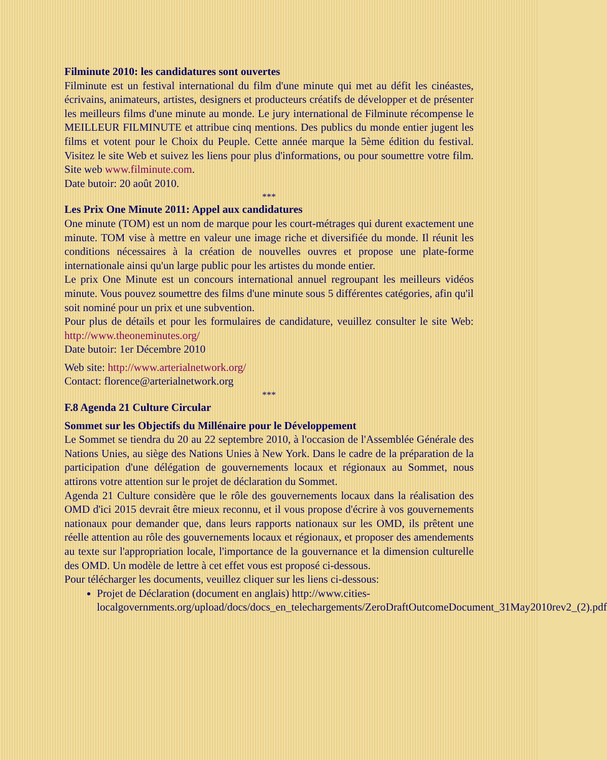Filminute 2010: les candidatures sont ouvertes
Filminute est un festival international du film d'une minute qui met au défit les cinéastes, écrivains, animateurs, artistes, designers et producteurs créatifs de développer et de présenter les meilleurs films d'une minute au monde. Le jury international de Filminute récompense le MEILLEUR FILMINUTE et attribue cinq mentions. Des publics du monde entier jugent les films et votent pour le Choix du Peuple. Cette année marque la 5ème édition du festival. Visitez le site Web et suivez les liens pour plus d'informations, ou pour soumettre votre film. Site web www.filminute.com.
Date butoir: 20 août 2010.
***
Les Prix One Minute 2011: Appel aux candidatures
One minute (TOM) est un nom de marque pour les court-métrages qui durent exactement une minute. TOM vise à mettre en valeur une image riche et diversifiée du monde. Il réunit les conditions nécessaires à la création de nouvelles ouvres et propose une plate-forme internationale ainsi qu'un large public pour les artistes du monde entier.
Le prix One Minute est un concours international annuel regroupant les meilleurs vidéos minute. Vous pouvez soumettre des films d'une minute sous 5 différentes catégories, afin qu'il soit nominé pour un prix et une subvention.
Pour plus de détails et pour les formulaires de candidature, veuillez consulter le site Web: http://www.theoneminutes.org/
Date butoir: 1er Décembre 2010
Web site: http://www.arterialnetwork.org/
Contact: florence@arterialnetwork.org
***
F.8 Agenda 21 Culture Circular
Sommet sur les Objectifs du Millénaire pour le Développement
Le Sommet se tiendra du 20 au 22 septembre 2010, à l'occasion de l'Assemblée Générale des Nations Unies, au siège des Nations Unies à New York. Dans le cadre de la préparation de la participation d'une délégation de gouvernements locaux et régionaux au Sommet, nous attirons votre attention sur le projet de déclaration du Sommet.
Agenda 21 Culture considère que le rôle des gouvernements locaux dans la réalisation des OMD d'ici 2015 devrait être mieux reconnu, et il vous propose d'écrire à vos gouvernements nationaux pour demander que, dans leurs rapports nationaux sur les OMD, ils prêtent une réelle attention au rôle des gouvernements locaux et régionaux, et proposer des amendements au texte sur l'appropriation locale, l'importance de la gouvernance et la dimension culturelle des OMD. Un modèle de lettre à cet effet vous est proposé ci-dessous.
Pour télécharger les documents, veuillez cliquer sur les liens ci-dessous:
Projet de Déclaration (document en anglais) http://www.cities-localgovernments.org/upload/docs/docs_en_telechargements/ZeroDraftOutcomeDocument_31May2010rev2_(2).pdf